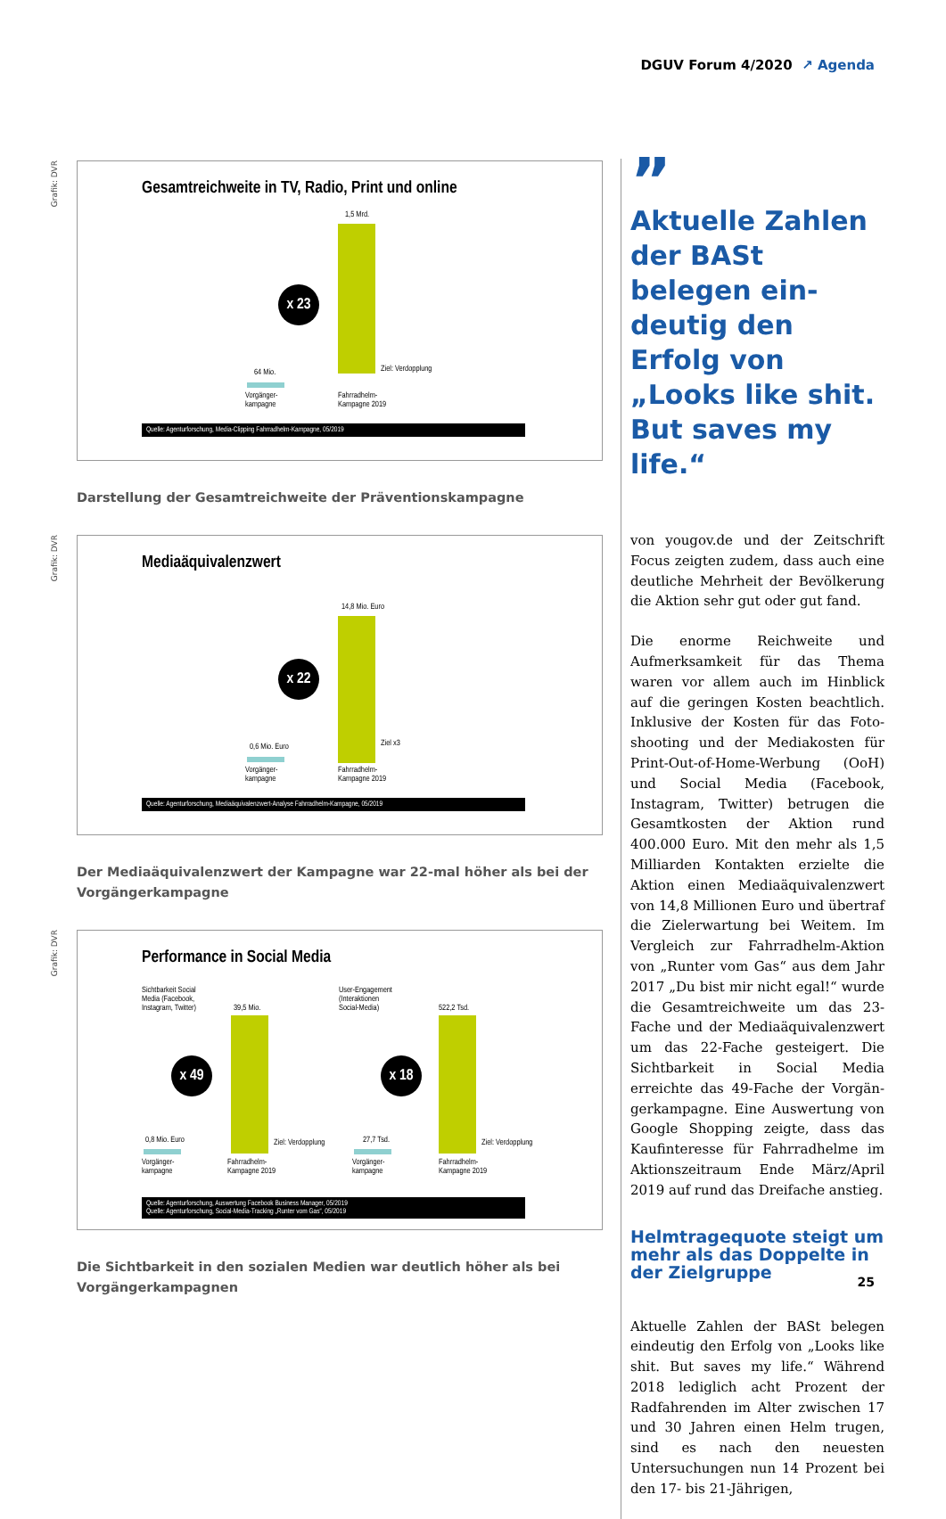DGUV Forum 4/2020 ↗ Agenda
Grafik: DVR
Gesamtreichweite in TV, Radio, Print und online
1,5 Mrd.
x 23
64 Mio. Ziel: Verdopplung
Vorgänger-
kampagne
Fahrradhelm-
Kampagne 2019
Quelle: Agenturforschung, Media-Clipping Fahrradhelm-Kampagne, 05/2019
Darstellung der Gesamtreichweite der Präventionskampagne
Grafik: DVR
Mediaäquivalenzwert
14,8 Mio. Euro
x 22
0,6 Mio. Euro Ziel x3
Vorgänger-
kampagne
Fahrradhelm-
Kampagne 2019
Quelle: Agenturforschung, Mediaäquivalenzwert-Analyse Fahrradhelm-Kampagne, 05/2019
Der Mediaäquivalenzwert der Kampagne war 22-mal höher als bei der Vorgängerkampagne
Grafik: DVR
Performance in Social Media
Sichtbarkeit Social
Media (Facebook,
Instagram, Twitter)
39,5 Mio.
x 49
0,8 Mio. Euro Ziel: Verdopplung
Vorgänger-
kampagne
Fahrradhelm-
Kampagne 2019
User-Engagement
(Interaktionen
Social-Media)
522,2 Tsd.
x 18
27,7 Tsd. Ziel: Verdopplung
Vorgänger-
kampagne
Fahrradhelm-
Kampagne 2019
Quelle: Agenturforschung, Auswertung Facebook Business Manager, 05/2019
Quelle: Agenturforschung, Social-Media-Tracking „Runter vom Gas“, 05/2019
Die Sichtbarkeit in den sozialen Medien war deutlich höher als bei Vorgängerkampagnen
”
Aktuelle Zahlen der BASt belegen ein­deutig den Erfolg von „Looks like shit. But saves my life.“
von yougov.de und der Zeitschrift Focus zeigten zudem, dass auch eine deutliche Mehrheit der Bevölkerung die Aktion sehr gut oder gut fand.
Die enorme Reichweite und Aufmerksam­keit für das Thema waren vor allem auch im Hinblick auf die geringen Kosten be­achtlich. Inklusive der Kosten für das Foto­shooting und der Mediakosten für Print-Out-of-Home-Werbung (OoH) und Social Media (Facebook, Instagram, Twitter) be­trugen die Gesamtkosten der Aktion rund 400.000 Euro. Mit den mehr als 1,5 Milliar­den Kontakten erzielte die Aktion einen Mediaäquivalenzwert von 14,8 Millionen Euro und übertraf die Zielerwartung bei Weitem. Im Vergleich zur Fahrradhelm-Ak­tion von „Runter vom Gas“ aus dem Jahr 2017 „Du bist mir nicht egal!“ wurde die Gesamtreichweite um das 23-Fache und der Mediaäquivalenzwert um das 22-Fa­che gesteigert. Die Sichtbarkeit in Social Media erreichte das 49-Fache der Vorgän­gerkampagne. Eine Auswertung von Goo­gle Shopping zeigte, dass das Kaufinteres­se für Fahrradhelme im Aktionszeitraum Ende März/April 2019 auf rund das Drei­fache anstieg.
Helmtragequote steigt um mehr als das Doppelte in der Zielgruppe
Aktuelle Zahlen der BASt belegen eindeutig den Erfolg von „Looks like shit. But saves my life.“ Während 2018 lediglich acht Pro­zent der Radfahrenden im Alter zwischen 17 und 30 Jahren einen Helm trugen, sind es nach den neuesten Untersuchungen nun 14 Prozent bei den 17- bis 21-Jährigen,
25